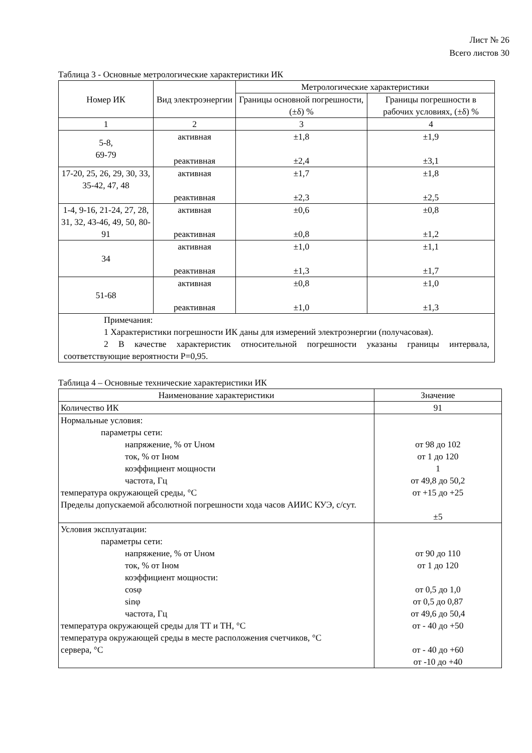Лист № 26
Всего листов 30
Таблица 3 - Основные метрологические характеристики ИК
| Номер ИК | Вид электроэнергии | Метрологические характеристики | |
| --- | --- | --- | --- |
| | | Границы основной погрешности, (±δ) % | Границы погрешности в рабочих условиях, (±δ) % |
| 1 | 2 | 3 | 4 |
| 5-8, 69-79 | активная реактивная | ±1,8 ±2,4 | ±1,9 ±3,1 |
| 17-20, 25, 26, 29, 30, 33, 35-42, 47, 48 | активная реактивная | ±1,7 ±2,3 | ±1,8 ±2,5 |
| 1-4, 9-16, 21-24, 27, 28, 31, 32, 43-46, 49, 50, 80-91 | активная реактивная | ±0,6 ±0,8 | ±0,8 ±1,2 |
| 34 | активная реактивная | ±1,0 ±1,3 | ±1,1 ±1,7 |
| 51-68 | активная реактивная | ±0,8 ±1,0 | ±1,0 ±1,3 |
| Примечания: 1 Характеристики погрешности ИК даны для измерений электроэнергии (получасовая). 2 В качестве характеристик относительной погрешности указаны границы интервала, соответствующие вероятности Р=0,95. | | | |
Таблица 4 – Основные технические характеристики ИК
| Наименование характеристики | Значение |
| --- | --- |
| Количество ИК | 91 |
| Нормальные условия: параметры сети: напряжение, % от Uном ток, % от Iном коэффициент мощности частота, Гц температура окружающей среды, °С Пределы допускаемой абсолютной погрешности хода часов АИИС КУЭ, с/сут. | от 98 до 102 от 1 до 120 1 от 49,8 до 50,2 от +15 до +25 ±5 |
| Условия эксплуатации: параметры сети: напряжение, % от Uном ток, % от Iном коэффициент мощности: cosφ sinφ частота, Гц температура окружающей среды для ТТ и ТН, °С температура окружающей среды в месте расположения счетчиков, °С сервера, °С | от 90 до 110 от 1 до 120 от 0,5 до 1,0 от 0,5 до 0,87 от 49,6 до 50,4 от - 40 до +50 от - 40 до +60 от -10 до +40 |